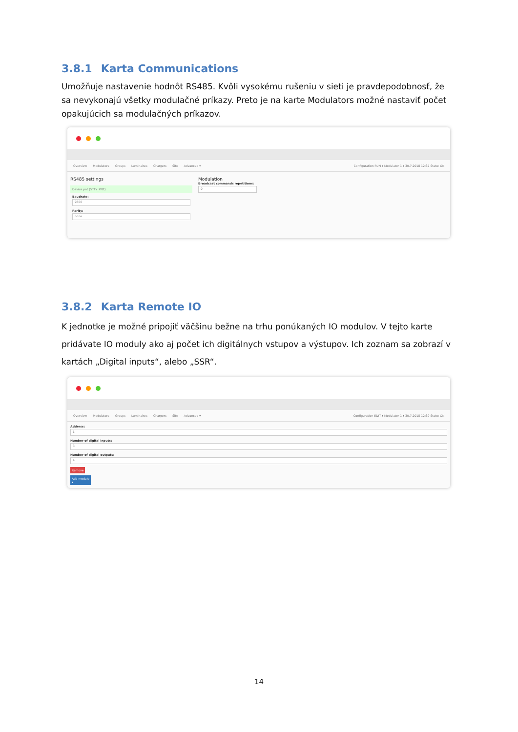3.8.1 Karta Communications
Umožňuje nastavenie hodnôt RS485. Kvôli vysokému rušeniu v sieti je pravdepodobnosť, že sa nevykonajú všetky modulačné príkazy. Preto je na karte Modulators možné nastaviť počet opakujúcich sa modulačných príkazov.
Overview Modulators Groups Luminaires Chargers Site Advanced ▾ Configuration RUN ▾ Modulator 1 ▾ 30.7.2018 12:37 State: OK
RS485 settings
Device pnt (STTY_PNT)
Baudrate:
9600
Parity:
none
Modulation
Broadcast commands repetitions:
0
3.8.2 Karta Remote IO
K jednotke je možné pripojiť väčšinu bežne na trhu ponúkaných IO modulov. V tejto karte pridávate IO moduly ako aj počet ich digitálnych vstupov a výstupov. Ich zoznam sa zobrazí v kartách „Digital inputs“, alebo „SSR“.
Overview Modulators Groups Luminaires Chargers Site Advanced ▾ Configuration EDIT ▾ Modulator 1 ▾ 30.7.2018 12:39 State: OK
Address:
1
Number of digital inputs:
3
Number of digital outputs:
4
Remove
Add module ▾
14